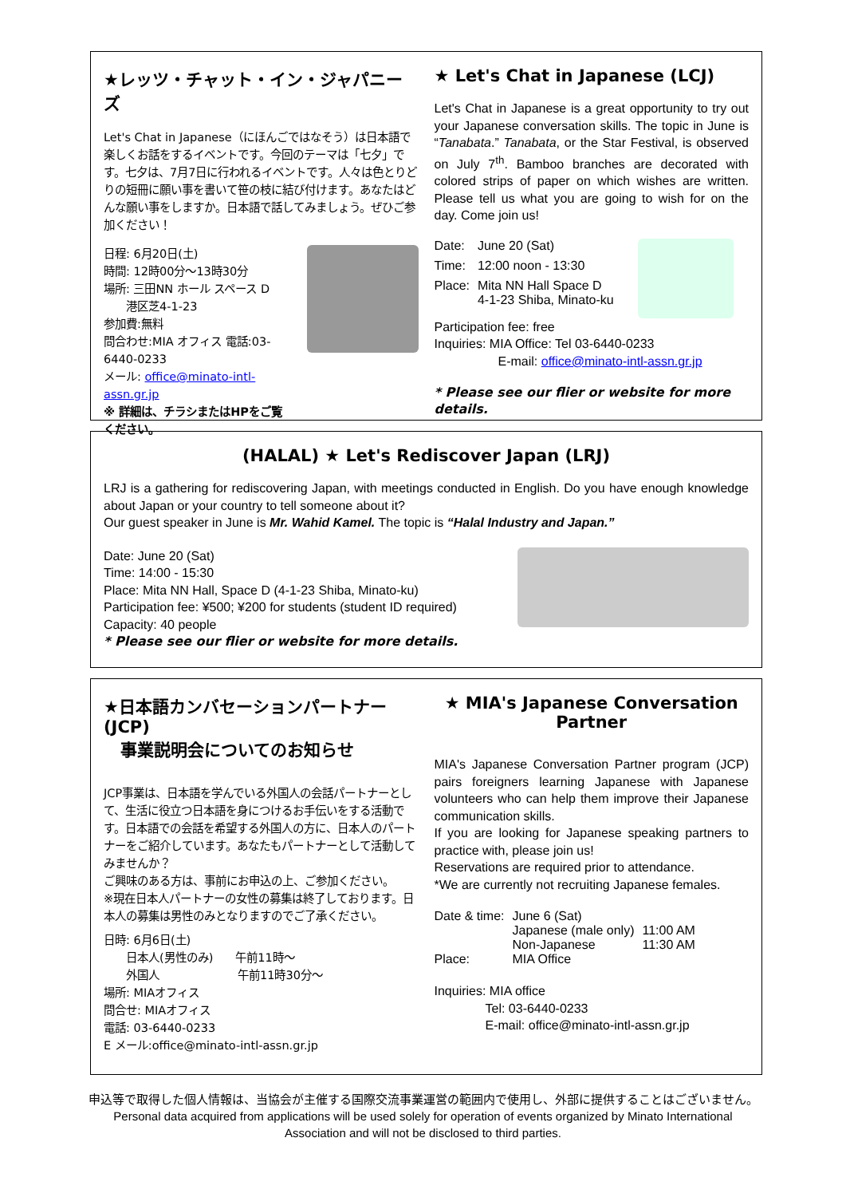★レッツ・チャット・イン・ジャパニーズ
Let's Chat in Japanese（にほんごではなそう）は日本語で楽しくお話をするイベントです。今回のテーマは「七夕」です。七夕は、7月7日に行われるイベントです。人々は色とりどりの短冊に願い事を書いて笹の枝に結び付けます。あなたはどんな願い事をしますか。日本語で話してみましょう。ぜひご参加ください！
日程: 6月20日(土)
時間: 12時00分～13時30分
場所: 三田NN ホール スペース D
　　港区芝4-1-23
参加費:無料
問合わせ:MIA オフィス 電話:03-6440-0233
メール: office@minato-intl-assn.gr.jp
※ 詳細は、チラシまたはHPをご覧ください。
★ Let's Chat in Japanese (LCJ)
Let's Chat in Japanese is a great opportunity to try out your Japanese conversation skills. The topic in June is “Tanabata.” Tanabata, or the Star Festival, is observed on July 7<sup>th</sup>. Bamboo branches are decorated with colored strips of paper on which wishes are written. Please tell us what you are going to wish for on the day. Come join us!
| Date: | June 20 (Sat) |
| Time: | 12:00 noon - 13:30 |
| Place: | Mita NN Hall Space D 4-1-23 Shiba, Minato-ku |
Participation fee: free
Inquiries: MIA Office: Tel 03-6440-0233
　　　　　E-mail: office@minato-intl-assn.gr.jp
* Please see our flier or website for more details.
(HALAL) ★ Let's Rediscover Japan (LRJ)
LRJ is a gathering for rediscovering Japan, with meetings conducted in English. Do you have enough knowledge about Japan or your country to tell someone about it?
Our guest speaker in June is Mr. Wahid Kamel. The topic is “Halal Industry and Japan.”
Date: June 20 (Sat)
Time: 14:00 - 15:30
Place: Mita NN Hall, Space D (4-1-23 Shiba, Minato-ku)
Participation fee: ¥500; ¥200 for students (student ID required)
Capacity: 40 people
* Please see our flier or website for more details.
★日本語カンバセーションパートナー(JCP)
　事業説明会についてのお知らせ
JCP事業は、日本語を学んでいる外国人の会話パートナーとして、生活に役立つ日本語を身につけるお手伝いをする活動です。日本語での会話を希望する外国人の方に、日本人のパートナーをご紹介しています。あなたもパートナーとして活動してみませんか？
ご興味のある方は、事前にお申込の上、ご参加ください。
※現在日本人パートナーの女性の募集は終了しております。日本人の募集は男性のみとなりますのでご了承ください。
日時: 6月6日(土)
　　日本人(男性のみ)　　午前11時～
　　外国人　　　　　　　午前11時30分～
場所: MIAオフィス
問合せ: MIAオフィス
電話: 03-6440-0233
E メール:office@minato-intl-assn.gr.jp
★ MIA's Japanese Conversation Partner
MIA's Japanese Conversation Partner program (JCP) pairs foreigners learning Japanese with Japanese volunteers who can help them improve their Japanese communication skills.
If you are looking for Japanese speaking partners to practice with, please join us!
Reservations are required prior to attendance.
*We are currently not recruiting Japanese females.
| Date & time: | June 6 (Sat) | |
| | Japanese (male only) | 11:00 AM |
| | Non-Japanese | 11:30 AM |
| Place: | MIA Office | |
Inquiries: MIA office
　　　　Tel: 03-6440-0233
　　　　E-mail: office@minato-intl-assn.gr.jp
申込等で取得した個人情報は、当協会が主催する国際交流事業運営の範囲内で使用し、外部に提供することはございません。
Personal data acquired from applications will be used solely for operation of events organized by Minato International
Association and will not be disclosed to third parties.